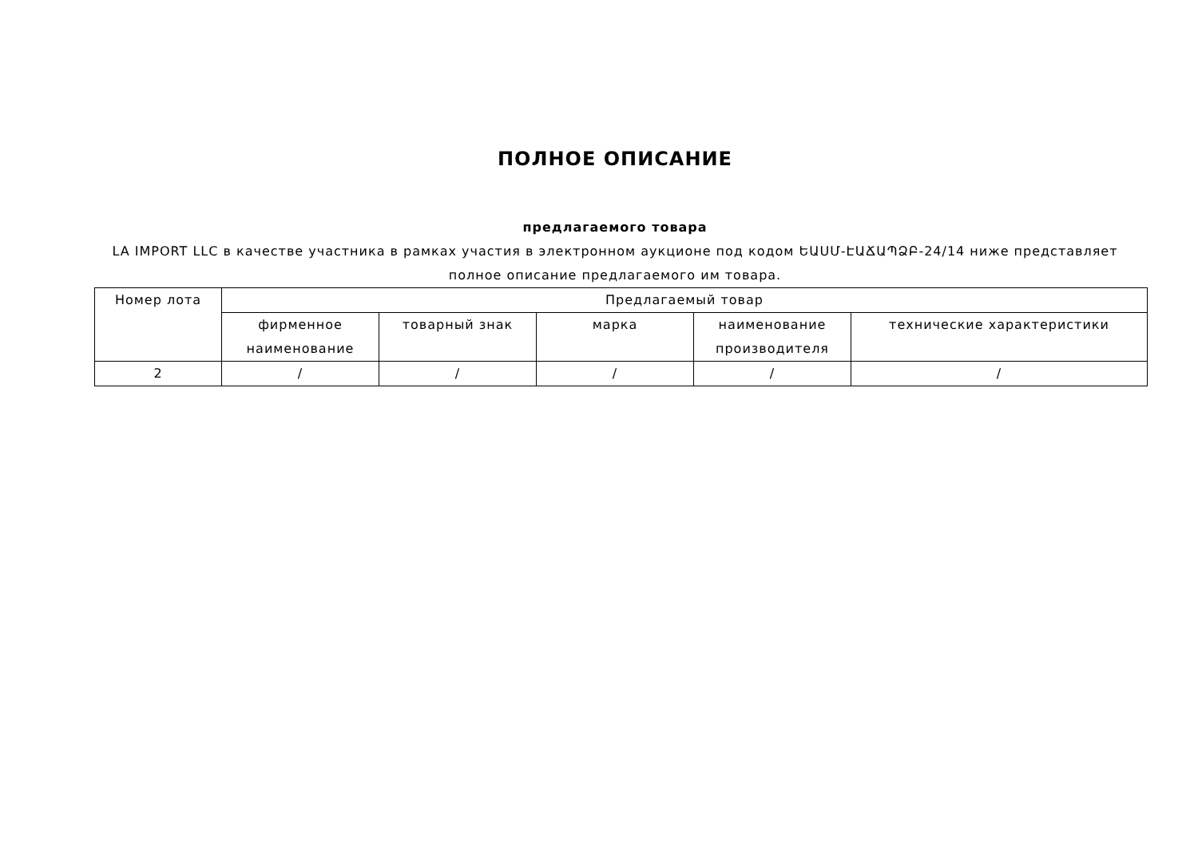ПОЛНОЕ ОПИСАНИЕ
предлагаемого товара
LA IMPORT LLC в качестве участника в рамках участия в электронном аукционе под кодом ԵԱՍՄ-ԷԱՃԱՊՁԲ-24/14 ниже представляет полное описание предлагаемого им товара.
| Номер лота | Предлагаемый товар | | | | |
| --- | --- | --- | --- | --- | --- |
| | фирменное наименование | товарный знак | марка | наименование производителя | технические характеристики |
| 2 | / | / | / | / | / |